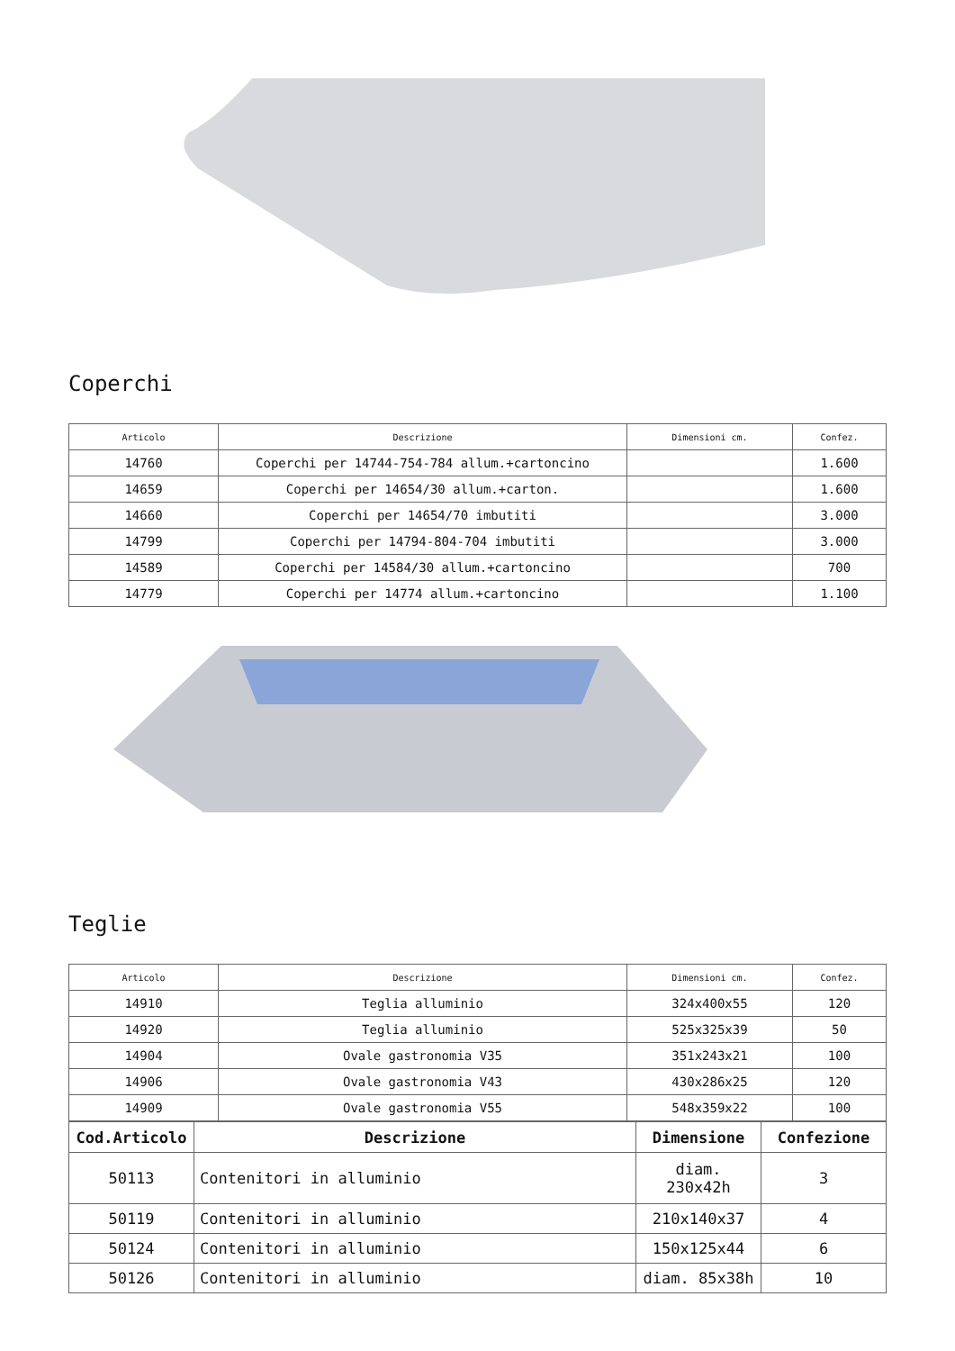Coperchi
| Articolo | Descrizione | Dimensioni cm. | Confez. |
| --- | --- | --- | --- |
| 14760 | Coperchi per 14744-754-784 allum.+cartoncino | | 1.600 |
| 14659 | Coperchi per 14654/30 allum.+carton. | | 1.600 |
| 14660 | Coperchi per 14654/70 imbutiti | | 3.000 |
| 14799 | Coperchi per 14794-804-704 imbutiti | | 3.000 |
| 14589 | Coperchi per 14584/30 allum.+cartoncino | | 700 |
| 14779 | Coperchi per 14774 allum.+cartoncino | | 1.100 |
Teglie
| Articolo | Descrizione | Dimensioni cm. | Confez. |
| --- | --- | --- | --- |
| 14910 | Teglia alluminio | 324x400x55 | 120 |
| 14920 | Teglia alluminio | 525x325x39 | 50 |
| 14904 | Ovale gastronomia V35 | 351x243x21 | 100 |
| 14906 | Ovale gastronomia V43 | 430x286x25 | 120 |
| 14909 | Ovale gastronomia V55 | 548x359x22 | 100 |
| Cod.Articolo | Descrizione | Dimensione | Confezione |
| --- | --- | --- | --- |
| 50113 | Contenitori in alluminio | diam. 230x42h | 3 |
| 50119 | Contenitori in alluminio | 210x140x37 | 4 |
| 50124 | Contenitori in alluminio | 150x125x44 | 6 |
| 50126 | Contenitori in alluminio | diam. 85x38h | 10 |